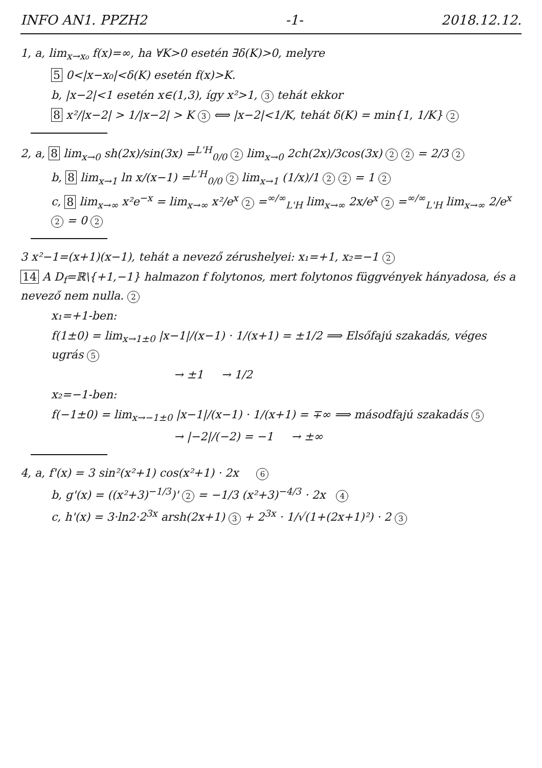INFO AN1. PPZH2 -1- 2018.12.12.
1, a, lim<sub>x→x₀</sub> f(x)=∞, ha ∀K>0 esetén ∃δ(K)>0, melyre
5 0<|x−x₀|<δ(K) esetén f(x)>K.
b, |x−2|<1 esetén x∈(1,3), így x²>1, 3 tehát ekkor
8 x²/|x−2| > 1/|x−2| > K 3 ⟺ |x−2|<1/K, tehát δ(K) = min{1, 1/K} 2
2, a, 8 lim<sub>x→0</sub> sh(2x)/sin(3x) =<sup>L'H</sup><sub>0/0</sub> 2 lim<sub>x→0</sub> 2ch(2x)/3cos(3x) 2 2 = 2/3 2
b, 8 lim<sub>x→1</sub> ln x/(x−1) =<sup>L'H</sup><sub>0/0</sub> 2 lim<sub>x→1</sub> (1/x)/1 2 2 = 1 2
c, 8 lim<sub>x→∞</sub> x²e<sup>−x</sup> = lim<sub>x→∞</sub> x²/e<sup>x</sup> 2 =<sup>∞/∞</sup><sub>L'H</sub> lim<sub>x→∞</sub> 2x/e<sup>x</sup> 2 =<sup>∞/∞</sup><sub>L'H</sub> lim<sub>x→∞</sub> 2/e<sup>x</sup> 2 = 0 2
3 x²−1=(x+1)(x−1), tehát a nevező zérushelyei: x₁=+1, x₂=−1 2
14 A D<sub>f</sub>=ℝ\{+1,−1} halmazon f folytonos, mert folytonos függvények hányadosa, és a nevező nem nulla. 2
x₁=+1-ben:
f(1±0) = lim<sub>x→1±0</sub> |x−1|/(x−1) · 1/(x+1) = ±1/2 ⟹ Elsőfajú szakadás, véges ugrás 5
→ ±1 → 1/2
x₂=−1-ben:
f(−1±0) = lim<sub>x→−1±0</sub> |x−1|/(x−1) · 1/(x+1) = ∓∞ ⟹ másodfajú szakadás 5
→ |−2|/(−2) = −1 → ±∞
4, a, f'(x) = 3 sin²(x²+1) cos(x²+1) · 2x 6
b, g'(x) = ((x²+3)<sup>−1/3</sup>)' 2 = −1/3 (x²+3)<sup>−4/3</sup> · 2x 4
c, h'(x) = 3·ln2·2<sup>3x</sup> arsh(2x+1) 3 + 2<sup>3x</sup> · 1/√(1+(2x+1)²) · 2 3